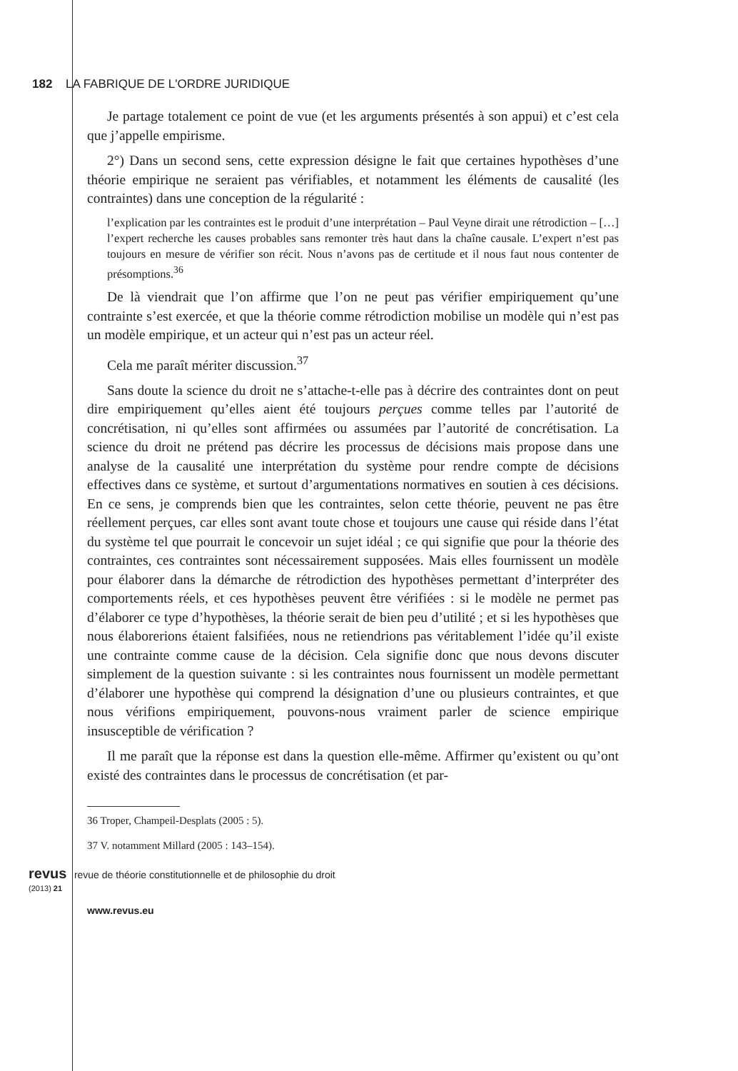182 LA FABRIQUE DE L'ORDRE JURIDIQUE
Je partage totalement ce point de vue (et les arguments présentés à son appui) et c’est cela que j’appelle empirisme.
2°) Dans un second sens, cette expression désigne le fait que certaines hypothèses d’une théorie empirique ne seraient pas vérifiables, et notamment les éléments de causalité (les contraintes) dans une conception de la régularité :
l’explication par les contraintes est le produit d’une interprétation – Paul Veyne dirait une rétrodiction – […] l’expert recherche les causes probables sans remonter très haut dans la chaîne causale. L’expert n’est pas toujours en mesure de vérifier son récit. Nous n’avons pas de certitude et il nous faut nous contenter de présomptions.<sup>36</sup>
De là viendrait que l’on affirme que l’on ne peut pas vérifier empiriquement qu’une contrainte s’est exercée, et que la théorie comme rétrodiction mobilise un modèle qui n’est pas un modèle empirique, et un acteur qui n’est pas un acteur réel.
Cela me paraît mériter discussion.<sup>37</sup>
Sans doute la science du droit ne s’attache-t-elle pas à décrire des contraintes dont on peut dire empiriquement qu’elles aient été toujours perçues comme telles par l’autorité de concrétisation, ni qu’elles sont affirmées ou assumées par l’autorité de concrétisation. La science du droit ne prétend pas décrire les processus de décisions mais propose dans une analyse de la causalité une interprétation du système pour rendre compte de décisions effectives dans ce système, et surtout d’argumentations normatives en soutien à ces décisions. En ce sens, je comprends bien que les contraintes, selon cette théorie, peuvent ne pas être réellement perçues, car elles sont avant toute chose et toujours une cause qui réside dans l’état du système tel que pourrait le concevoir un sujet idéal ; ce qui signifie que pour la théorie des contraintes, ces contraintes sont nécessairement supposées. Mais elles fournissent un modèle pour élaborer dans la démarche de rétrodiction des hypothèses permettant d’interpréter des comportements réels, et ces hypothèses peuvent être vérifiées : si le modèle ne permet pas d’élaborer ce type d’hypothèses, la théorie serait de bien peu d’utilité ; et si les hypothèses que nous élaborerions étaient falsifiées, nous ne retiendrions pas véritablement l’idée qu’il existe une contrainte comme cause de la décision. Cela signifie donc que nous devons discuter simplement de la question suivante : si les contraintes nous fournissent un modèle permettant d’élaborer une hypothèse qui comprend la désignation d’une ou plusieurs contraintes, et que nous vérifions empiriquement, pouvons-nous vraiment parler de science empirique insusceptible de vérification ?
Il me paraît que la réponse est dans la question elle-même. Affirmer qu’existent ou qu’ont existé des contraintes dans le processus de concrétisation (et par-
36 Troper, Champeil-Desplats (2005 : 5).
37 V. notamment Millard (2005 : 143–154).
revus revue de théorie constitutionnelle et de philosophie du droit
(2013) 21
www.revus.eu